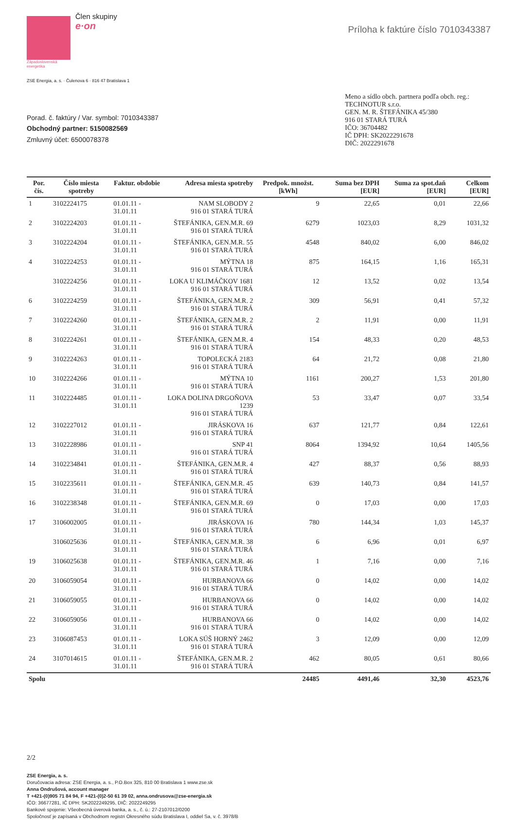Západoslovenská
energetika
Člen skupiny
e·on
Príloha k faktúre číslo 7010343387
ZSE Energia, a. s. · Čulenova 6 · 816 47 Bratislava 1
Porad. č. faktúry / Var. symbol: 7010343387
Obchodný partner: 5150082569
Zmluvný účet: 6500078378
Meno a sídlo obch. partnera podľa obch. reg.:
TECHNOTUR s.r.o.
GEN. M. R. ŠTEFÁNIKA 45/380
916 01 STARÁ TURÁ
IČO: 36704482
IČ DPH: SK2022291678
DIČ: 2022291678
| Por. čís. | Číslo miesta spotreby | Faktur. obdobie | Adresa miesta spotreby | Predpok. množst. [kWh] | Suma bez DPH [EUR] | Suma za spot.daň [EUR] | Celkom [EUR] |
| --- | --- | --- | --- | --- | --- | --- | --- |
| 1 | 3102224175 | 01.01.11 - 31.01.11 | NAM SLOBODY 2 916 01 STARÁ TURÁ | 9 | 22,65 | 0,01 | 22,66 |
| 2 | 3102224203 | 01.01.11 - 31.01.11 | ŠTEFÁNIKA, GEN.M.R. 69 916 01 STARÁ TURÁ | 6279 | 1023,03 | 8,29 | 1031,32 |
| 3 | 3102224204 | 01.01.11 - 31.01.11 | ŠTEFÁNIKA, GEN.M.R. 55 916 01 STARÁ TURÁ | 4548 | 840,02 | 6,00 | 846,02 |
| 4 | 3102224253 | 01.01.11 - 31.01.11 | MÝTNA 18 916 01 STARÁ TURÁ | 875 | 164,15 | 1,16 | 165,31 |
| | 3102224256 | 01.01.11 - 31.01.11 | LOKA U KLIMÁČKOV 1681 916 01 STARÁ TURÁ | 12 | 13,52 | 0,02 | 13,54 |
| 6 | 3102224259 | 01.01.11 - 31.01.11 | ŠTEFÁNIKA, GEN.M.R. 2 916 01 STARÁ TURÁ | 309 | 56,91 | 0,41 | 57,32 |
| 7 | 3102224260 | 01.01.11 - 31.01.11 | ŠTEFÁNIKA, GEN.M.R. 2 916 01 STARÁ TURÁ | 2 | 11,91 | 0,00 | 11,91 |
| 8 | 3102224261 | 01.01.11 - 31.01.11 | ŠTEFÁNIKA, GEN.M.R. 4 916 01 STARÁ TURÁ | 154 | 48,33 | 0,20 | 48,53 |
| 9 | 3102224263 | 01.01.11 - 31.01.11 | TOPOLECKÁ 2183 916 01 STARÁ TURÁ | 64 | 21,72 | 0,08 | 21,80 |
| 10 | 3102224266 | 01.01.11 - 31.01.11 | MÝTNA 10 916 01 STARÁ TURÁ | 1161 | 200,27 | 1,53 | 201,80 |
| 11 | 3102224485 | 01.01.11 - 31.01.11 | LOKA DOLINA DRGOŇOVA 1239 916 01 STARÁ TURÁ | 53 | 33,47 | 0,07 | 33,54 |
| 12 | 3102227012 | 01.01.11 - 31.01.11 | JIRÁSKOVA 16 916 01 STARÁ TURÁ | 637 | 121,77 | 0,84 | 122,61 |
| 13 | 3102228986 | 01.01.11 - 31.01.11 | SNP 41 916 01 STARÁ TURÁ | 8064 | 1394,92 | 10,64 | 1405,56 |
| 14 | 3102234841 | 01.01.11 - 31.01.11 | ŠTEFÁNIKA, GEN.M.R. 4 916 01 STARÁ TURÁ | 427 | 88,37 | 0,56 | 88,93 |
| 15 | 3102235611 | 01.01.11 - 31.01.11 | ŠTEFÁNIKA, GEN.M.R. 45 916 01 STARÁ TURÁ | 639 | 140,73 | 0,84 | 141,57 |
| 16 | 3102238348 | 01.01.11 - 31.01.11 | ŠTEFÁNIKA, GEN.M.R. 69 916 01 STARÁ TURÁ | 0 | 17,03 | 0,00 | 17,03 |
| 17 | 3106002005 | 01.01.11 - 31.01.11 | JIRÁSKOVA 16 916 01 STARÁ TURÁ | 780 | 144,34 | 1,03 | 145,37 |
| | 3106025636 | 01.01.11 - 31.01.11 | ŠTEFÁNIKA, GEN.M.R. 38 916 01 STARÁ TURÁ | 6 | 6,96 | 0,01 | 6,97 |
| 19 | 3106025638 | 01.01.11 - 31.01.11 | ŠTEFÁNIKA, GEN.M.R. 46 916 01 STARÁ TURÁ | 1 | 7,16 | 0,00 | 7,16 |
| 20 | 3106059054 | 01.01.11 - 31.01.11 | HURBANOVA 66 916 01 STARÁ TURÁ | 0 | 14,02 | 0,00 | 14,02 |
| 21 | 3106059055 | 01.01.11 - 31.01.11 | HURBANOVA 66 916 01 STARÁ TURÁ | 0 | 14,02 | 0,00 | 14,02 |
| 22 | 3106059056 | 01.01.11 - 31.01.11 | HURBANOVA 66 916 01 STARÁ TURÁ | 0 | 14,02 | 0,00 | 14,02 |
| 23 | 3106087453 | 01.01.11 - 31.01.11 | LOKA SÚŠ HORNÝ 2462 916 01 STARÁ TURÁ | 3 | 12,09 | 0,00 | 12,09 |
| 24 | 3107014615 | 01.01.11 - 31.01.11 | ŠTEFÁNIKA, GEN.M.R. 2 916 01 STARÁ TURÁ | 462 | 80,05 | 0,61 | 80,66 |
| Spolu | | | | 24485 | 4491,46 | 32,30 | 4523,76 |
2/2
ZSE Energia, a. s.
Doručovacia adresa: ZSE Energia, a. s., P.O.Box 325, 810 00 Bratislava 1 www.zse.sk
Anna Ondrušová, account manager
T +421-(0)905 71 84 94, F +421-(0)2-50 61 39 02, anna.ondrusova@zse-energia.sk
IČO: 36677281, IČ DPH: SK2022249295, DIČ: 2022249295
Bankové spojenie: Všeobecná úverová banka, a. s., č. ú.: 27-2107012/0200
Spoločnosť je zapísaná v Obchodnom registri Okresného súdu Bratislava I, oddiel Sa, v. č. 3978/B